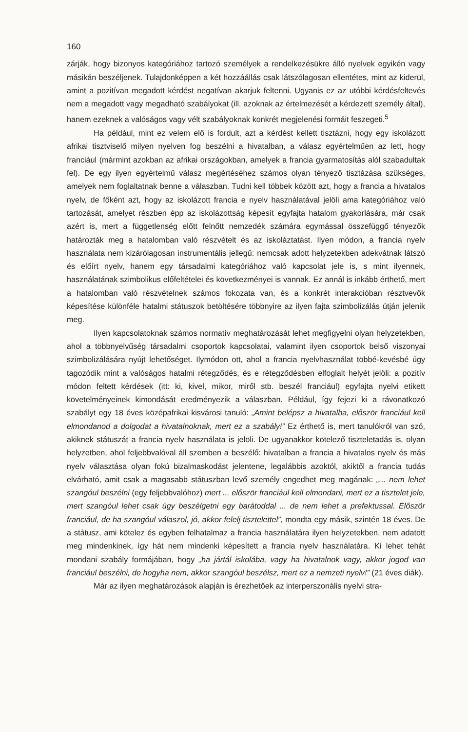160
zárják, hogy bizonyos kategóriához tartozó személyek a rendelkezésükre álló nyelvek egyikén vagy másikán beszéljenek. Tulajdonképpen a két hozzáállás csak látszólagosan ellentétes, mint az kiderül, amint a pozitívan megadott kérdést negatívan akarjuk fel­tenni. Ugyanis ez az utóbbi kérdésfeltevés nem a megadott vagy megadható szabályo­kat (ill. azoknak az értelmezését a kérdezett személy által), hanem ezeknek a valóságos vagy vélt szabályoknak konkrét megjelenési formáit feszegeti.<sup>5</sup>
Ha például, mint ez velem elő is fordult, azt a kérdést kellett tisztázni, hogy egy iskolázott afrikai tisztviselő milyen nyelven fog beszélni a hivatalban, a válasz egyértel­műen az lett, hogy franciául (mármint azokban az afrikai országokban, amelyek a fran­cia gyarmatosítás alól szabadultak fel). De egy ilyen egyértelmű válasz megértéséhez számos olyan tényező tisztázása szükséges, amelyek nem foglaltatnak benne a válasz­ban. Tudni kell többek között azt, hogy a francia a hivatalos nyelv, de főként azt, hogy az iskolázott francia e nyelv használatával jelöli ama kategóriához való tartozását, amelyet részben épp az iskolázottság képesít egyfajta hatalom gyakorlására, már csak azért is, mert a függetlenség előtt felnőtt nemzedék számára egymással összefüggő té­nyezők határozták meg a hatalomban való részvételt és az iskoláztatást. Ilyen módon, a francia nyelv használata nem kizárólagosan instrumentális jellegű: nemcsak adott helyzetekben adekvátnak látszó és előírt nyelv, hanem egy társadalmi kategóriához való kapcsolat jele is, s mint ilyennek, használatának szimbolikus előfeltételei és követ­kezményei is vannak. Ez annál is inkább érthető, mert a hatalomban való részvételnek számos fokozata van, és a konkrét interakcióban résztvevők képesítése különféle ha­talmi státuszok betöltésére többnyire az ilyen fajta szimbolizálás útján jelenik meg.
Ilyen kapcsolatoknak számos normatív meghatározását lehet megfigyelni olyan helyzetekben, ahol a többnyelvűség társadalmi csoportok kapcsolatai, valamint ilyen csoportok belső viszonyai szimbolizálására nyújt lehetőséget. Ilymódon ott, ahol a francia nyelvhasználat többé-kevésbé úgy tagozódik mint a valóságos hatalmi rétegző­dés, és e rétegződésben elfoglalt helyét jelöli: a pozitív módon feltett kérdések (itt: ki, kivel, mikor, miről stb. beszél franciául) egyfajta nyelvi etikett követelményeinek ki­mondását eredményezik a válaszban. Például, így fejezi ki a rávonatkozó szabályt egy 18 éves középafrikai kisvárosi tanuló: „Amint belépsz a hivatalba, először franciául kell elmondanod a dolgodat a hivatalnoknak, mert ez a szabály!” Ez érthető is, mert ta­nulókról van szó, akiknek státuszát a francia nyelv használata is jelöli. De ugyanakkor kötelező tiszteletadás is, olyan helyzetben, ahol feljebbvalóval áll szemben a beszélő: hivatalban a francia a hivatalos nyelv és más nyelv választása olyan fokú bizalmaskodást jelentene, legalábbis azoktól, akiktől a francia tudás elvárható, amit csak a magasabb státuszban levő személy engedhet meg magának: „... nem lehet szangóul beszélni (egy feljebbvalóhoz) mert ... először franciául kell elmondani, mert ez a tisztelet jele, mert szangóul lehet csak úgy beszélgetni egy barátoddal ... de nem lehet a prefektussal. Először franciául, de ha szangóul válaszol, jó, akkor felelj tisztelettel”, mondta egy másik, szintén 18 éves. De a státusz, ami kötelez és egyben felhatalmaz a francia hasz­nálatára ilyen helyzetekben, nem adatott meg mindenkinek, így hát nem mindenki ké­pesített a francia nyelv használatára. Ki lehet tehát mondani szabály formájában, hogy „ha jártál iskolába, vagy ha hivatalnok vagy, akkor jogod van franciául beszélni, de hogyha nem, akkor szangóul beszélsz, mert ez a nemzeti nyelv!” (21 éves diák).
Már az ilyen meghatározások alapján is érezhetőek az interperszonális nyelvi stra-